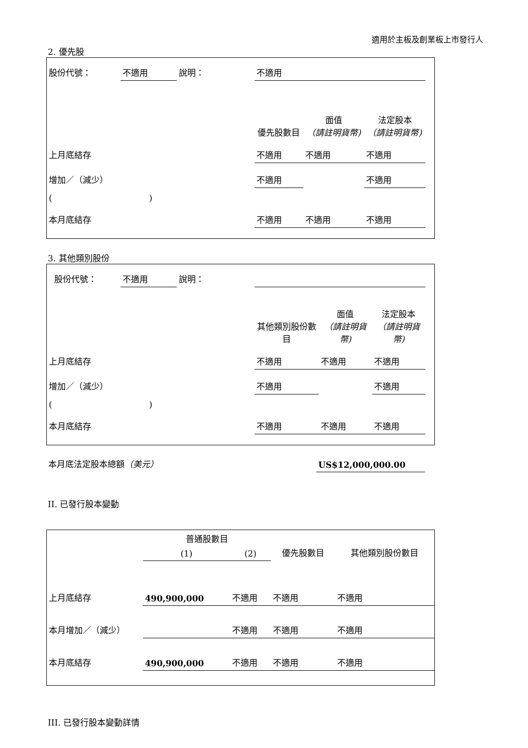適用於主板及創業板上市發行人
2. 優先股
| 股份代號： | 不適用 | 說明： | | 不適用 | | | |
| | | | | 優先股數目 | 面值 （請註明貨幣) | 法定股本 （請註明貨幣) | |
| 上月底結存 | | | | 不適用 | 不適用 | 不適用 | |
| 增加／（減少） | | | | 不適用 | | 不適用 | |
| ( ) | | | | | | | |
| 本月底結存 | | | | 不適用 | 不適用 | 不適用 | |
3. 其他類別股份
| 股份代號： | 不適用 | 說明： | | | | | |
| | | | | 其他類別股份數目 | 面值 （請註明貨幣) | 法定股本 （請註明貨幣) | |
| 上月底結存 | | | | 不適用 | 不適用 | 不適用 | |
| 增加／（減少） | | | | 不適用 | | 不適用 | |
| ( ) | | | | | | | |
| 本月底結存 | | | | 不適用 | 不適用 | 不適用 | |
| 本月底法定股本總額 （美元） | US$12,000,000.00 |
II. 已發行股本變動
| | 普通股數目 | | 優先股數目 | 其他類別股份數目 |
| | (1) | (2) | | |
| 上月底結存 | 490,900,000 | 不適用 | 不適用 | 不適用 |
| 本月增加／（減少） | | 不適用 | 不適用 | 不適用 |
| 本月底結存 | 490,900,000 | 不適用 | 不適用 | 不適用 |
III. 已發行股本變動詳情